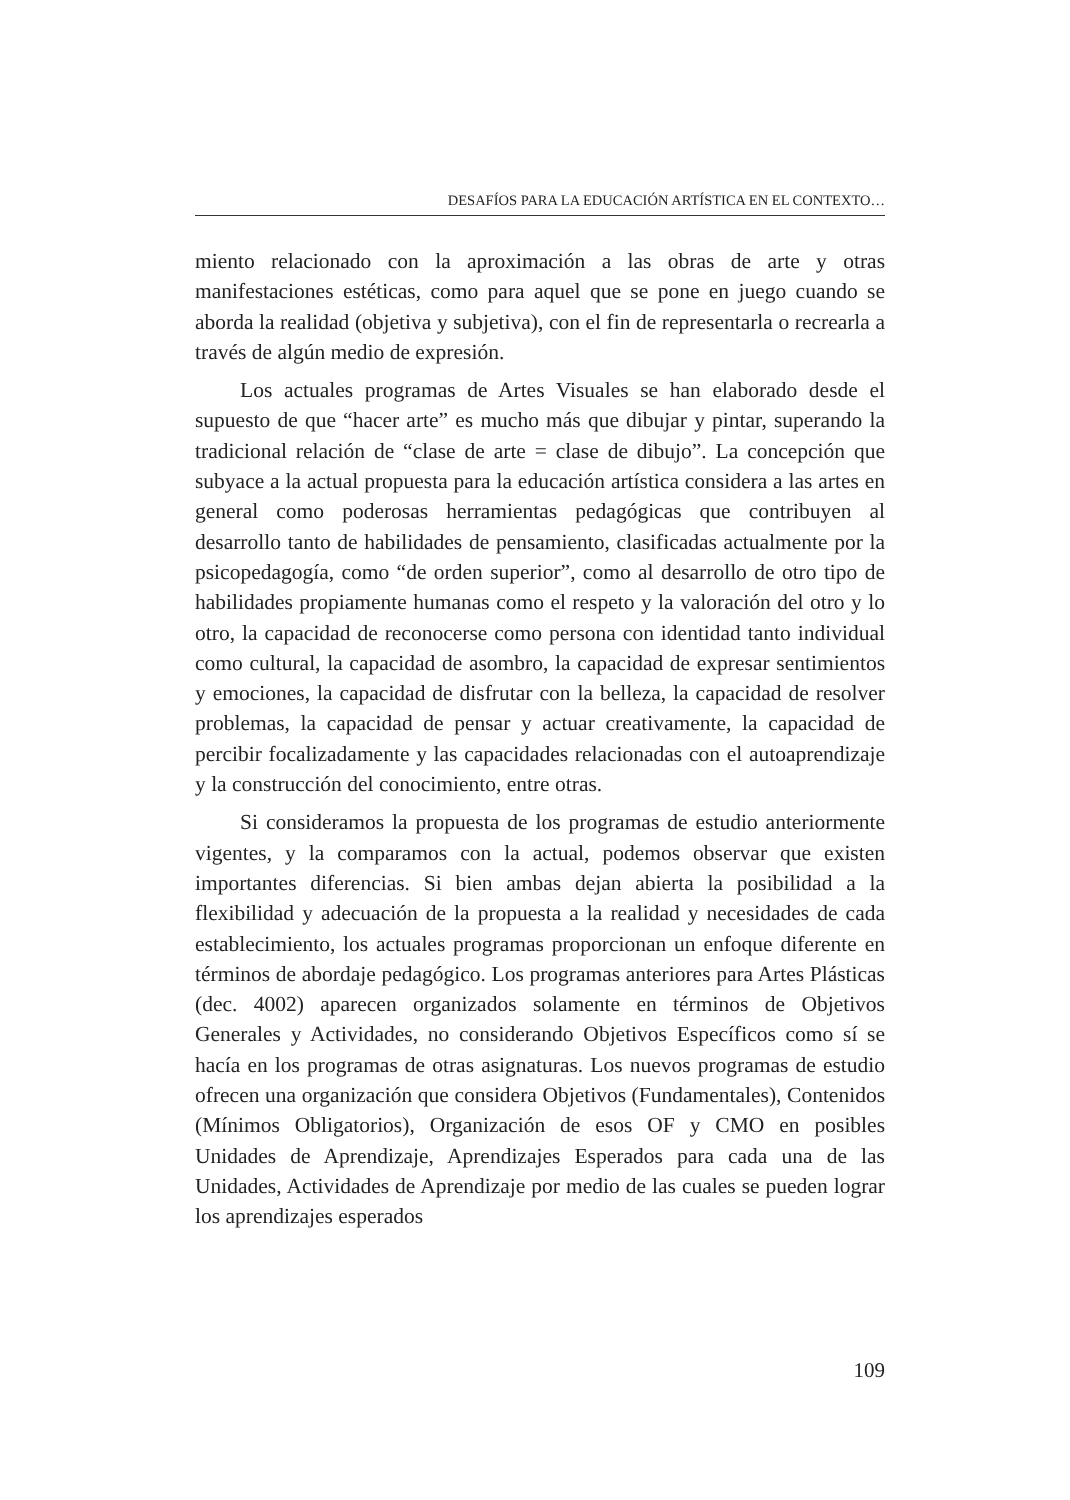DESAFÍOS PARA LA EDUCACIÓN ARTÍSTICA EN EL CONTEXTO…
miento relacionado con la aproximación a las obras de arte y otras manifestaciones estéticas, como para aquel que se pone en juego cuando se aborda la realidad (objetiva y subjetiva), con el fin de representarla o recrearla a través de algún medio de expresión.
Los actuales programas de Artes Visuales se han elaborado desde el supuesto de que “hacer arte” es mucho más que dibujar y pintar, superando la tradicional relación de “clase de arte = clase de dibujo”. La concepción que subyace a la actual propuesta para la educación artística considera a las artes en general como poderosas herramientas pedagógicas que contribuyen al desarrollo tanto de habilidades de pensamiento, clasificadas actualmente por la psicopedagogía, como “de orden superior”, como al desarrollo de otro tipo de habilidades propiamente humanas como el respeto y la valoración del otro y lo otro, la capacidad de reconocerse como persona con identidad tanto individual como cultural, la capacidad de asombro, la capacidad de expresar sentimientos y emociones, la capacidad de disfrutar con la belleza, la capacidad de resolver problemas, la capacidad de pensar y actuar creativamente, la capacidad de percibir focalizadamente y las capacidades relacionadas con el autoaprendizaje y la construcción del conocimiento, entre otras.
Si consideramos la propuesta de los programas de estudio anteriormente vigentes, y la comparamos con la actual, podemos observar que existen importantes diferencias. Si bien ambas dejan abierta la posibilidad a la flexibilidad y adecuación de la propuesta a la realidad y necesidades de cada establecimiento, los actuales programas proporcionan un enfoque diferente en términos de abordaje pedagógico. Los programas anteriores para Artes Plásticas (dec. 4002) aparecen organizados solamente en términos de Objetivos Generales y Actividades, no considerando Objetivos Específicos como sí se hacía en los programas de otras asignaturas. Los nuevos programas de estudio ofrecen una organización que considera Objetivos (Fundamentales), Contenidos (Mínimos Obligatorios), Organización de esos OF y CMO en posibles Unidades de Aprendizaje, Aprendizajes Esperados para cada una de las Unidades, Actividades de Aprendizaje por medio de las cuales se pueden lograr los aprendizajes esperados
109